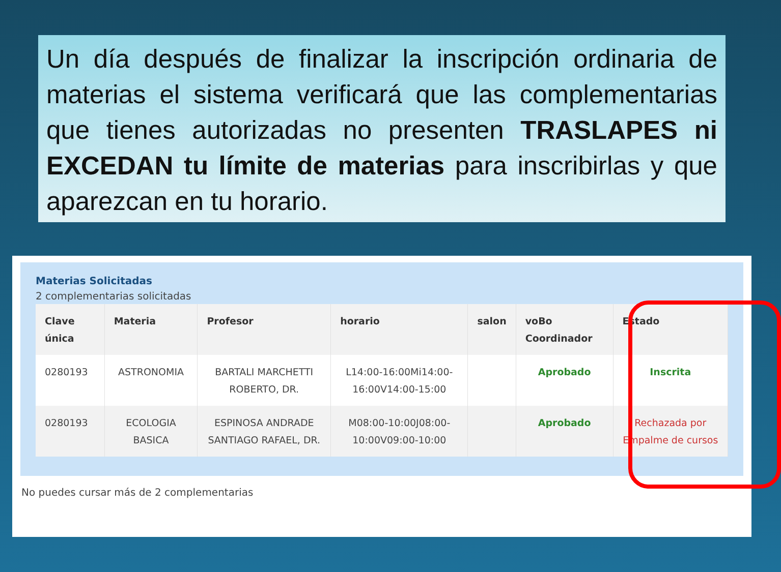Un día después de finalizar la inscripción ordinaria de materias el sistema verificará que las complementarias que tienes autorizadas no presenten TRASLAPES ni EXCEDAN tu límite de materias para inscribirlas y que aparezcan en tu horario.
Materias Solicitadas
2 complementarias solicitadas
| Clave única | Materia | Profesor | horario | salon | voBo Coordinador | Estado |
| --- | --- | --- | --- | --- | --- | --- |
| 0280193 | ASTRONOMIA | BARTALI MARCHETTI ROBERTO, DR. | L14:00-16:00Mi14:00-16:00V14:00-15:00 | | Aprobado | Inscrita |
| 0280193 | ECOLOGIA BASICA | ESPINOSA ANDRADE SANTIAGO RAFAEL, DR. | M08:00-10:00J08:00-10:00V09:00-10:00 | | Aprobado | Rechazada por Empalme de cursos |
No puedes cursar más de 2 complementarias